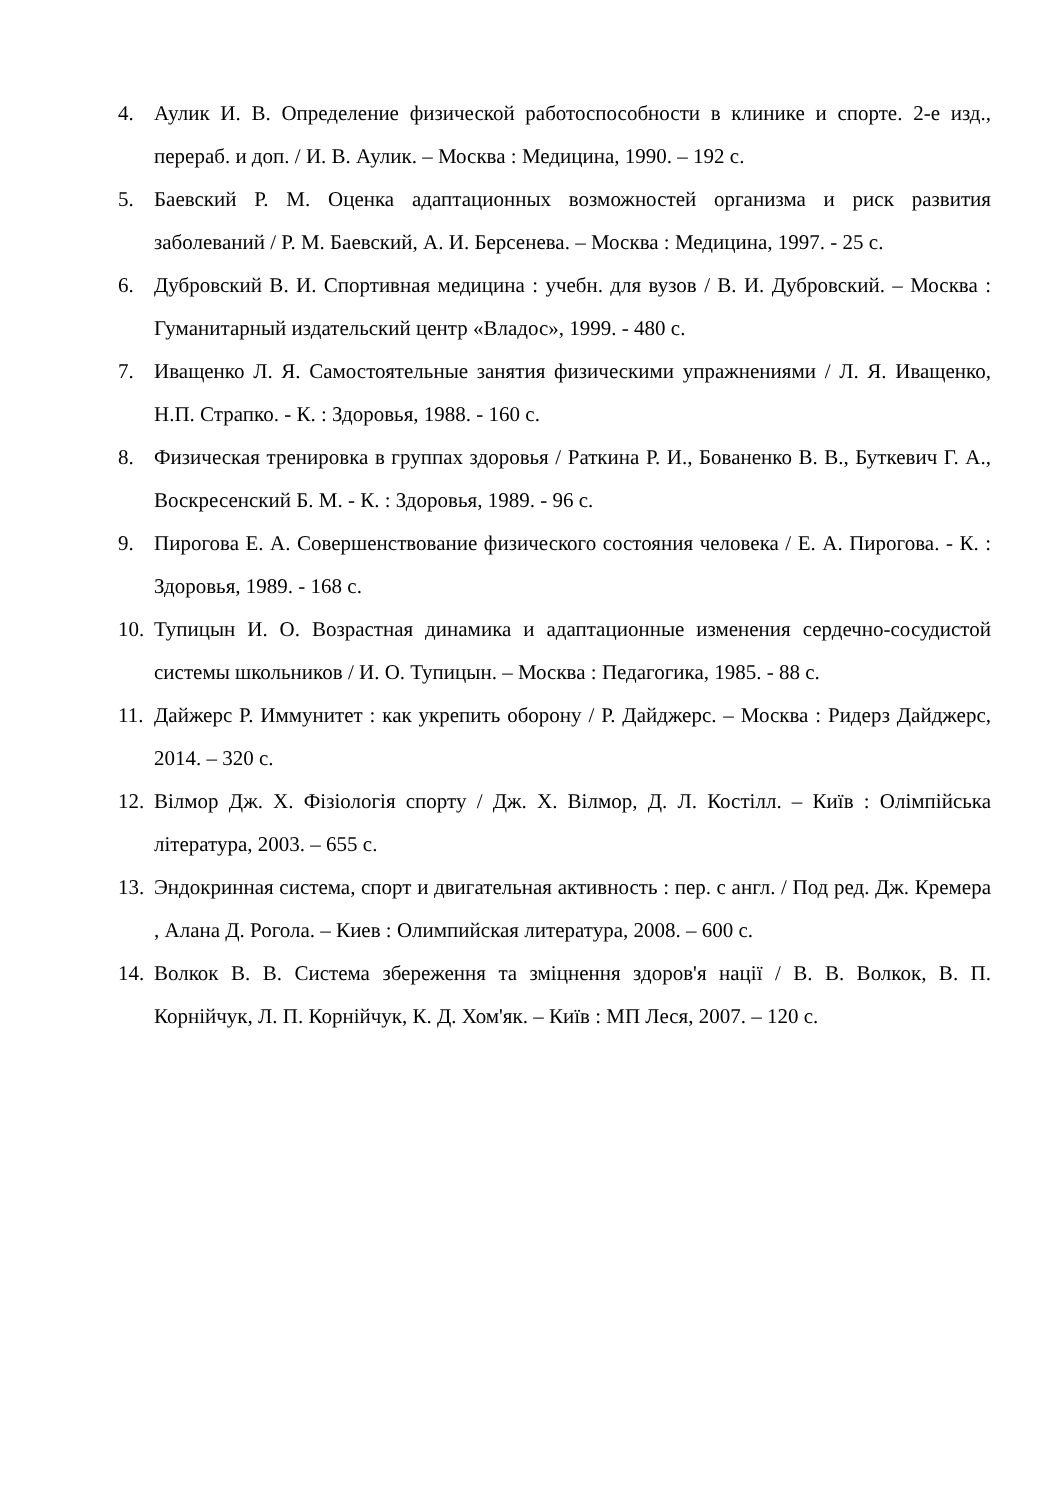4. Аулик И. В. Определение физической работоспособности в клинике и спорте. 2-е изд., перераб. и доп. / И. В. Аулик. – Москва : Медицина, 1990. – 192 с.
5. Баевский Р. М. Оценка адаптационных возможностей организма и риск развития заболеваний / Р. М. Баевский, А. И. Берсенева. – Москва : Медицина, 1997. - 25 с.
6. Дубровский В. И. Спортивная медицина : учебн. для вузов / В. И. Дубровский. – Москва : Гуманитарный издательский центр «Владос», 1999. - 480 с.
7. Иващенко Л. Я. Самостоятельные занятия физическими упражнениями / Л. Я. Иващенко, Н.П. Страпко. - К. : Здоровья, 1988. - 160 с.
8. Физическая тренировка в группах здоровья / Раткина Р. И., Бованенко В. В., Буткевич Г. А., Воскресенский Б. М. - К. : Здоровья, 1989. - 96 с.
9. Пирогова Е. А. Совершенствование физического состояния человека / Е. А. Пирогова. - К. : Здоровья, 1989. - 168 с.
10. Тупицын И. О. Возрастная динамика и адаптационные изменения сердечно-сосудистой системы школьников / И. О. Тупицын. – Москва : Педагогика, 1985. - 88 с.
11. Дайжерс Р. Иммунитет : как укрепить оборону / Р. Дайджерс. – Москва : Ридерз Дайджерс, 2014. – 320 с.
12. Вілмор Дж. Х. Фізіологія спорту / Дж. Х. Вілмор, Д. Л. Костілл. – Київ : Олімпійська література, 2003. – 655 с.
13. Эндокринная система, спорт и двигательная активность : пер. с англ. / Под ред. Дж. Кремера , Алана Д. Рогола. – Киев : Олимпийская литература, 2008. – 600 с.
14. Волкок В. В. Система збереження та зміцнення здоров'я нації / В. В. Волкок, В. П. Корнійчук, Л. П. Корнійчук, К. Д. Хом'як. – Київ : МП Леся, 2007. – 120 с.